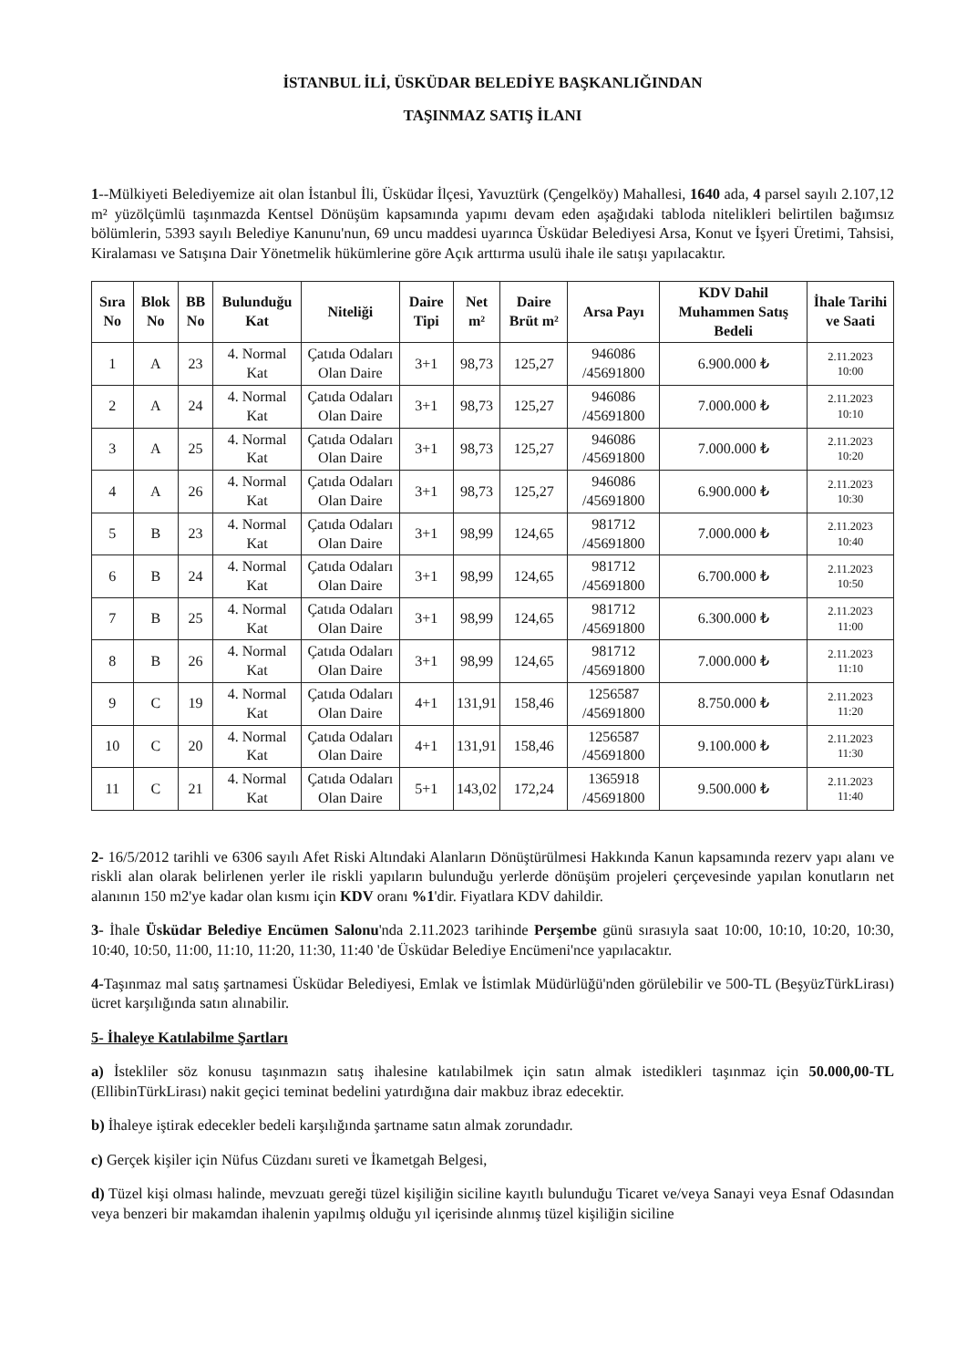İSTANBUL İLİ, ÜSKÜDAR BELEDİYE BAŞKANLIĞINDAN
TAŞINMAZ SATIŞ İLANI
1--Mülkiyeti Belediyemize ait olan İstanbul İli, Üsküdar İlçesi, Yavuztürk (Çengelköy) Mahallesi, 1640 ada, 4 parsel sayılı 2.107,12 m² yüzölçümlü taşınmazda Kentsel Dönüşüm kapsamında yapımı devam eden aşağıdaki tabloda nitelikleri belirtilen bağımsız bölümlerin, 5393 sayılı Belediye Kanunu'nun, 69 uncu maddesi uyarınca Üsküdar Belediyesi Arsa, Konut ve İşyeri Üretimi, Tahsisi, Kiralaması ve Satışına Dair Yönetmelik hükümlerine göre Açık arttırma usulü ihale ile satışı yapılacaktır.
| Sıra No | Blok No | BB No | Bulunduğu Kat | Niteliği | Daire Tipi | Net m² | Daire Brüt m² | Arsa Payı | KDV Dahil Muhammen Satış Bedeli | İhale Tarihi ve Saati |
| --- | --- | --- | --- | --- | --- | --- | --- | --- | --- | --- |
| 1 | A | 23 | 4. Normal Kat | Çatıda Odaları Olan Daire | 3+1 | 98,73 | 125,27 | 946086 /45691800 | 6.900.000 ₺ | 2.11.2023 10:00 |
| 2 | A | 24 | 4. Normal Kat | Çatıda Odaları Olan Daire | 3+1 | 98,73 | 125,27 | 946086 /45691800 | 7.000.000 ₺ | 2.11.2023 10:10 |
| 3 | A | 25 | 4. Normal Kat | Çatıda Odaları Olan Daire | 3+1 | 98,73 | 125,27 | 946086 /45691800 | 7.000.000 ₺ | 2.11.2023 10:20 |
| 4 | A | 26 | 4. Normal Kat | Çatıda Odaları Olan Daire | 3+1 | 98,73 | 125,27 | 946086 /45691800 | 6.900.000 ₺ | 2.11.2023 10:30 |
| 5 | B | 23 | 4. Normal Kat | Çatıda Odaları Olan Daire | 3+1 | 98,99 | 124,65 | 981712 /45691800 | 7.000.000 ₺ | 2.11.2023 10:40 |
| 6 | B | 24 | 4. Normal Kat | Çatıda Odaları Olan Daire | 3+1 | 98,99 | 124,65 | 981712 /45691800 | 6.700.000 ₺ | 2.11.2023 10:50 |
| 7 | B | 25 | 4. Normal Kat | Çatıda Odaları Olan Daire | 3+1 | 98,99 | 124,65 | 981712 /45691800 | 6.300.000 ₺ | 2.11.2023 11:00 |
| 8 | B | 26 | 4. Normal Kat | Çatıda Odaları Olan Daire | 3+1 | 98,99 | 124,65 | 981712 /45691800 | 7.000.000 ₺ | 2.11.2023 11:10 |
| 9 | C | 19 | 4. Normal Kat | Çatıda Odaları Olan Daire | 4+1 | 131,91 | 158,46 | 1256587 /45691800 | 8.750.000 ₺ | 2.11.2023 11:20 |
| 10 | C | 20 | 4. Normal Kat | Çatıda Odaları Olan Daire | 4+1 | 131,91 | 158,46 | 1256587 /45691800 | 9.100.000 ₺ | 2.11.2023 11:30 |
| 11 | C | 21 | 4. Normal Kat | Çatıda Odaları Olan Daire | 5+1 | 143,02 | 172,24 | 1365918 /45691800 | 9.500.000 ₺ | 2.11.2023 11:40 |
2- 16/5/2012 tarihli ve 6306 sayılı Afet Riski Altındaki Alanların Dönüştürülmesi Hakkında Kanun kapsamında rezerv yapı alanı ve riskli alan olarak belirlenen yerler ile riskli yapıların bulunduğu yerlerde dönüşüm projeleri çerçevesinde yapılan konutların net alanının 150 m2'ye kadar olan kısmı için KDV oranı %1'dir. Fiyatlara KDV dahildir.
3- İhale Üsküdar Belediye Encümen Salonu'nda 2.11.2023 tarihinde Perşembe günü sırasıyla saat 10:00, 10:10, 10:20, 10:30, 10:40, 10:50, 11:00, 11:10, 11:20, 11:30, 11:40 'de Üsküdar Belediye Encümeni'nce yapılacaktır.
4-Taşınmaz mal satış şartnamesi Üsküdar Belediyesi, Emlak ve İstimlak Müdürlüğü'nden görülebilir ve 500-TL (BeşyüzTürkLirası) ücret karşılığında satın alınabilir.
5- İhaleye Katılabilme Şartları
a) İstekliler söz konusu taşınmazın satış ihalesine katılabilmek için satın almak istedikleri taşınmaz için 50.000,00-TL (EllibinTürkLirası) nakit geçici teminat bedelini yatırdığına dair makbuz ibraz edecektir.
b) İhaleye iştirak edecekler bedeli karşılığında şartname satın almak zorundadır.
c) Gerçek kişiler için Nüfus Cüzdanı sureti ve İkametgah Belgesi,
d) Tüzel kişi olması halinde, mevzuatı gereği tüzel kişiliğin siciline kayıtlı bulunduğu Ticaret ve/veya Sanayi veya Esnaf Odasından veya benzeri bir makamdan ihalenin yapılmış olduğu yıl içerisinde alınmış tüzel kişiliğin siciline